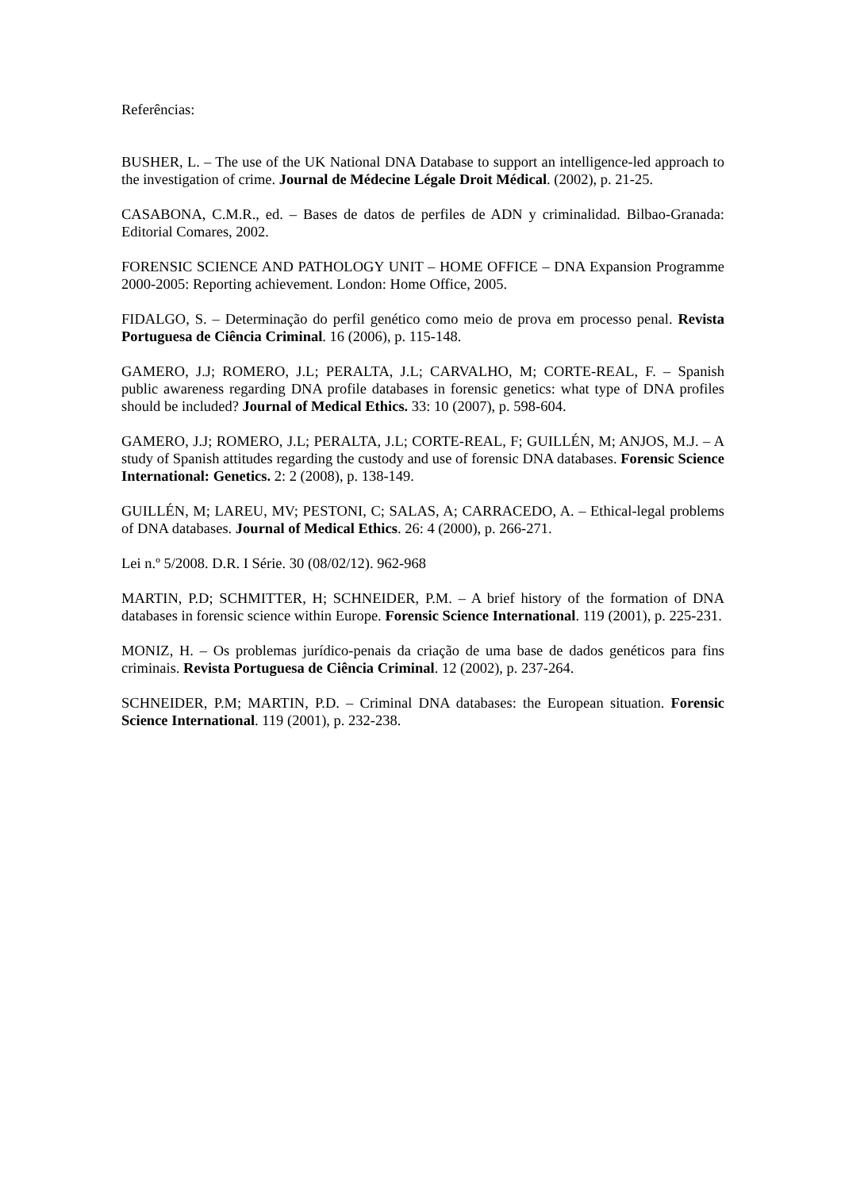Referências:
BUSHER, L. – The use of the UK National DNA Database to support an intelligence-led approach to the investigation of crime. Journal de Médecine Légale Droit Médical. (2002), p. 21-25.
CASABONA, C.M.R., ed. – Bases de datos de perfiles de ADN y criminalidad. Bilbao-Granada: Editorial Comares, 2002.
FORENSIC SCIENCE AND PATHOLOGY UNIT – HOME OFFICE – DNA Expansion Programme 2000-2005: Reporting achievement. London: Home Office, 2005.
FIDALGO, S. – Determinação do perfil genético como meio de prova em processo penal. Revista Portuguesa de Ciência Criminal. 16 (2006), p. 115-148.
GAMERO, J.J; ROMERO, J.L; PERALTA, J.L; CARVALHO, M; CORTE-REAL, F. – Spanish public awareness regarding DNA profile databases in forensic genetics: what type of DNA profiles should be included? Journal of Medical Ethics. 33: 10 (2007), p. 598-604.
GAMERO, J.J; ROMERO, J.L; PERALTA, J.L; CORTE-REAL, F; GUILLÉN, M; ANJOS, M.J. – A study of Spanish attitudes regarding the custody and use of forensic DNA databases. Forensic Science International: Genetics. 2: 2 (2008), p. 138-149.
GUILLÉN, M; LAREU, MV; PESTONI, C; SALAS, A; CARRACEDO, A. – Ethical-legal problems of DNA databases. Journal of Medical Ethics. 26: 4 (2000), p. 266-271.
Lei n.º 5/2008. D.R. I Série. 30 (08/02/12). 962-968
MARTIN, P.D; SCHMITTER, H; SCHNEIDER, P.M. – A brief history of the formation of DNA databases in forensic science within Europe. Forensic Science International. 119 (2001), p. 225-231.
MONIZ, H. – Os problemas jurídico-penais da criação de uma base de dados genéticos para fins criminais. Revista Portuguesa de Ciência Criminal. 12 (2002), p. 237-264.
SCHNEIDER, P.M; MARTIN, P.D. – Criminal DNA databases: the European situation. Forensic Science International. 119 (2001), p. 232-238.